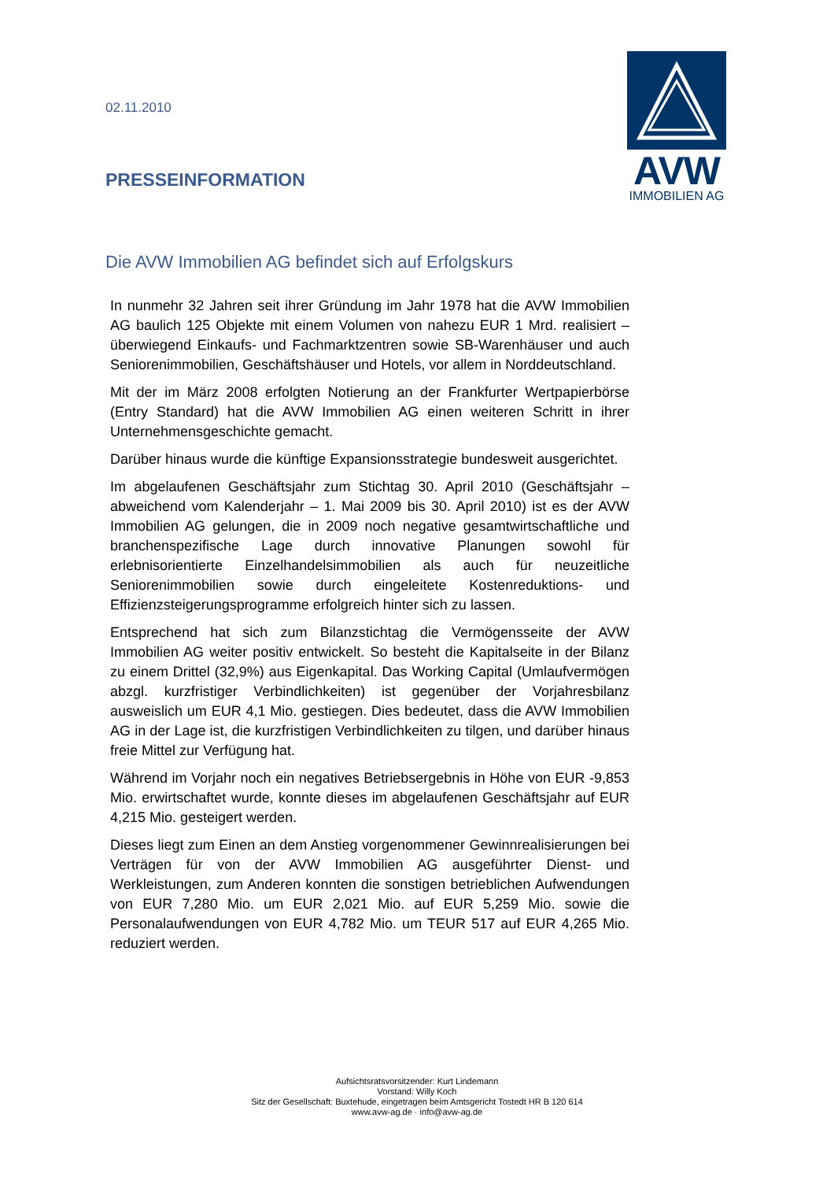02.11.2010
PRESSEINFORMATION
AVW
IMMOBILIEN AG
Die AVW Immobilien AG befindet sich auf Erfolgskurs
In nunmehr 32 Jahren seit ihrer Gründung im Jahr 1978 hat die AVW Immobilien AG baulich 125 Objekte mit einem Volumen von nahezu EUR 1 Mrd. realisiert – überwiegend Einkaufs- und Fachmarktzentren sowie SB-Warenhäuser und auch Seniorenimmobilien, Geschäftshäuser und Hotels, vor allem in Norddeutschland.
Mit der im März 2008 erfolgten Notierung an der Frankfurter Wertpapierbörse (Entry Standard) hat die AVW Immobilien AG einen weiteren Schritt in ihrer Unternehmensgeschichte gemacht.
Darüber hinaus wurde die künftige Expansionsstrategie bundesweit ausgerichtet.
Im abgelaufenen Geschäftsjahr zum Stichtag 30. April 2010 (Geschäftsjahr – abweichend vom Kalenderjahr – 1. Mai 2009 bis 30. April 2010) ist es der AVW Immobilien AG gelungen, die in 2009 noch negative gesamtwirtschaftliche und branchenspezifische Lage durch innovative Planungen sowohl für erlebnisorientierte Einzelhandelsimmobilien als auch für neuzeitliche Seniorenimmobilien sowie durch eingeleitete Kostenreduktions- und Effizienzsteigerungsprogramme erfolgreich hinter sich zu lassen.
Entsprechend hat sich zum Bilanzstichtag die Vermögensseite der AVW Immobilien AG weiter positiv entwickelt. So besteht die Kapitalseite in der Bilanz zu einem Drittel (32,9%) aus Eigenkapital. Das Working Capital (Umlaufvermögen abzgl. kurzfristiger Verbindlichkeiten) ist gegenüber der Vorjahresbilanz ausweislich um EUR 4,1 Mio. gestiegen. Dies bedeutet, dass die AVW Immobilien AG in der Lage ist, die kurzfristigen Verbindlichkeiten zu tilgen, und darüber hinaus freie Mittel zur Verfügung hat.
Während im Vorjahr noch ein negatives Betriebsergebnis in Höhe von EUR -9,853 Mio. erwirtschaftet wurde, konnte dieses im abgelaufenen Geschäftsjahr auf EUR 4,215 Mio. gesteigert werden.
Dieses liegt zum Einen an dem Anstieg vorgenommener Gewinnrealisierungen bei Verträgen für von der AVW Immobilien AG ausgeführter Dienst- und Werkleistungen, zum Anderen konnten die sonstigen betrieblichen Aufwendungen von EUR 7,280 Mio. um EUR 2,021 Mio. auf EUR 5,259 Mio. sowie die Personalaufwendungen von EUR 4,782 Mio. um TEUR 517 auf EUR 4,265 Mio. reduziert werden.
Aufsichtsratsvorsitzender: Kurt Lindemann
Vorstand: Willy Koch
Sitz der Gesellschaft: Buxtehude, eingetragen beim Amtsgericht Tostedt HR B 120 614
www.avw-ag.de · info@avw-ag.de